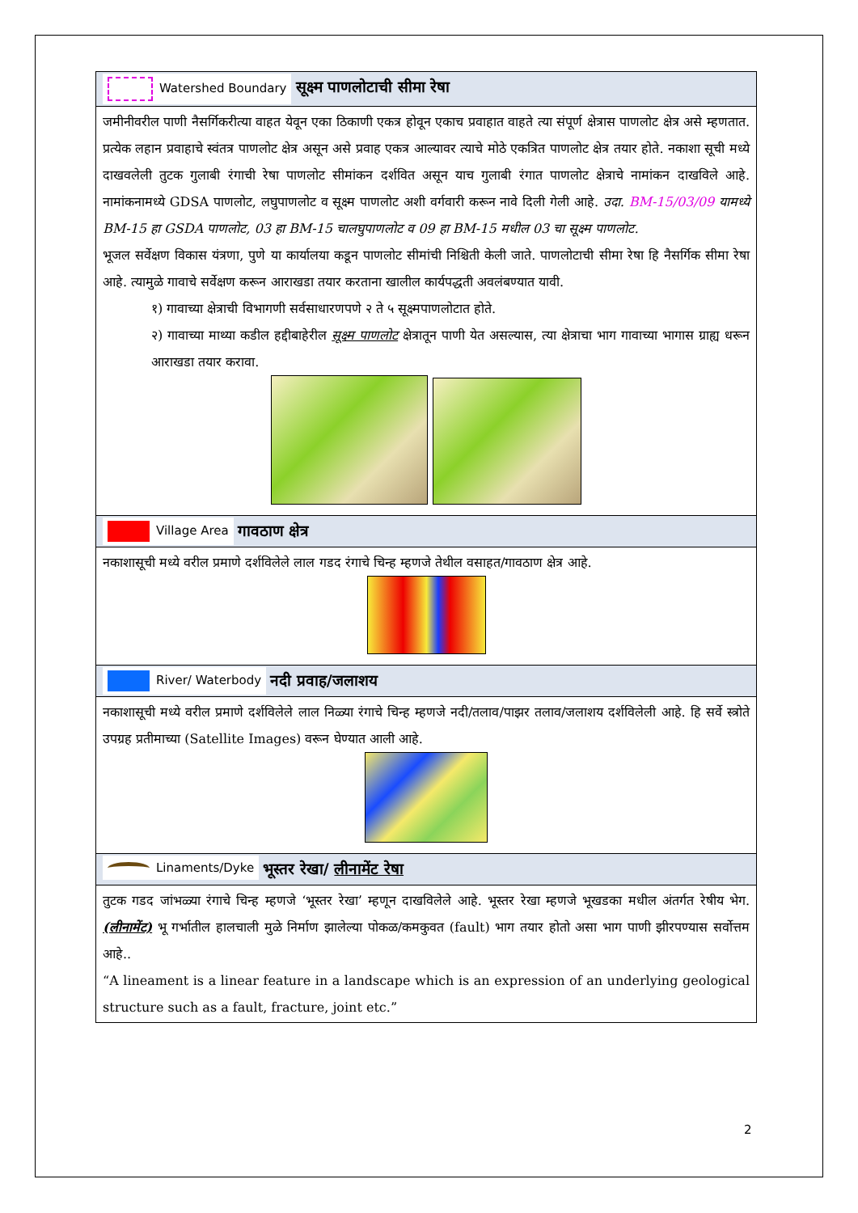| Watershed Boundary सूक्ष्म पाणलोटाची सीमा रेषा |
| जमीनीवरील पाणी नैसर्गिकरीत्या वाहत येवून एका ठिकाणी एकत्र होवून एकाच प्रवाहात वाहते त्या संपूर्ण क्षेत्रास पाणलोट क्षेत्र असे म्हणतात. प्रत्येक लहान प्रवाहाचे स्वंतत्र पाणलोट क्षेत्र असून असे प्रवाह एकत्र आल्यावर त्याचे मोठे एकत्रित पाणलोट क्षेत्र तयार होते. नकाशा सूची मध्ये दाखवलेली तुटक गुलाबी रंगाची रेषा पाणलोट सीमांकन दर्शवित असून याच गुलाबी रंगात पाणलोट क्षेत्राचे नामांकन दाखविले आहे. नामांकनामध्ये GDSA पाणलोट, लघुपाणलोट व सूक्ष्म पाणलोट अशी वर्गवारी करून नावे दिली गेली आहे. उदा. BM-15/03/09 यामध्ये BM-15 हा GSDA पाणलोट, 03 हा BM-15 चालघुपाणलोट व 09 हा BM-15 मधील 03 चा सूक्ष्म पाणलोट. भूजल सर्वेक्षण विकास यंत्रणा, पुणे या कार्यालया कडून पाणलोट सीमांची निश्चिती केली जाते. पाणलोटाची सीमा रेषा हि नैसर्गिक सीमा रेषा आहे. त्यामुळे गावाचे सर्वेक्षण करून आराखडा तयार करताना खालील कार्यपद्धती अवलंबण्यात यावी. १) गावाच्या क्षेत्राची विभागणी सर्वसाधारणपणे २ ते ५ सूक्ष्मपाणलोटात होते. २) गावाच्या माथ्या कडील हद्दीबाहेरील सूक्ष्म पाणलोट क्षेत्रातून पाणी येत असल्यास, त्या क्षेत्राचा भाग गावाच्या भागास ग्राह्य धरून आराखडा तयार करावा. |
| Village Area गावठाण क्षेत्र |
| नकाशासूची मध्ये वरील प्रमाणे दर्शविलेले लाल गडद रंगाचे चिन्ह म्हणजे तेथील वसाहत/गावठाण क्षेत्र आहे. |
| River/ Waterbody नदी प्रवाह/जलाशय |
| नकाशासूची मध्ये वरील प्रमाणे दर्शविलेले लाल निळ्या रंगाचे चिन्ह म्हणजे नदी/तलाव/पाझर तलाव/जलाशय दर्शविलेली आहे. हि सर्वे स्त्रोते उपग्रह प्रतीमाच्या (Satellite Images) वरून घेण्यात आली आहे. |
| Linaments/Dyke भूस्तर रेखा/ लीनामेंट रेषा |
| तुटक गडद जांभळ्या रंगाचे चिन्ह म्हणजे ‘भूस्तर रेखा’ म्हणून दाखविलेले आहे. भूस्तर रेखा म्हणजे भूखडका मधील अंतर्गत रेषीय भेग. (लीनामेंट) भू गर्भातील हालचाली मुळे निर्माण झालेल्या पोकळ/कमकुवत (fault) भाग तयार होतो असा भाग पाणी झीरपण्यास सर्वोत्तम आहे.. “A lineament is a linear feature in a landscape which is an expression of an underlying geological structure such as a fault, fracture, joint etc.” |
2